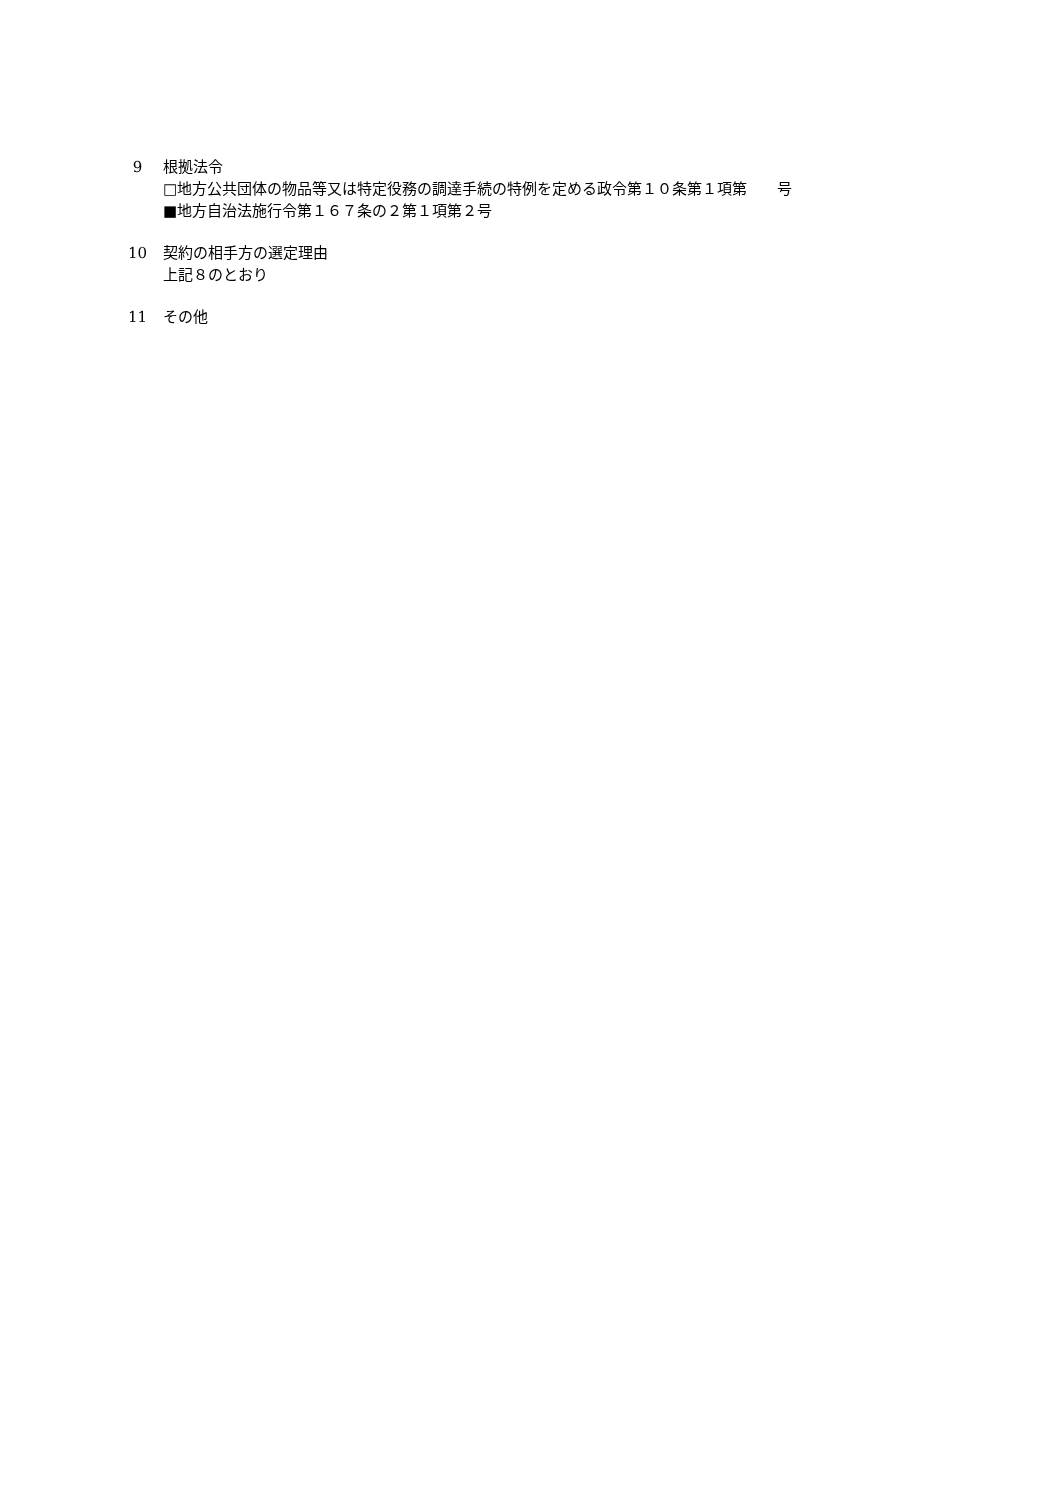9 根拠法令
□地方公共団体の物品等又は特定役務の調達手続の特例を定める政令第１０条第１項第　　号
■地方自治法施行令第１６７条の２第１項第２号
10 契約の相手方の選定理由
上記８のとおり
11 その他